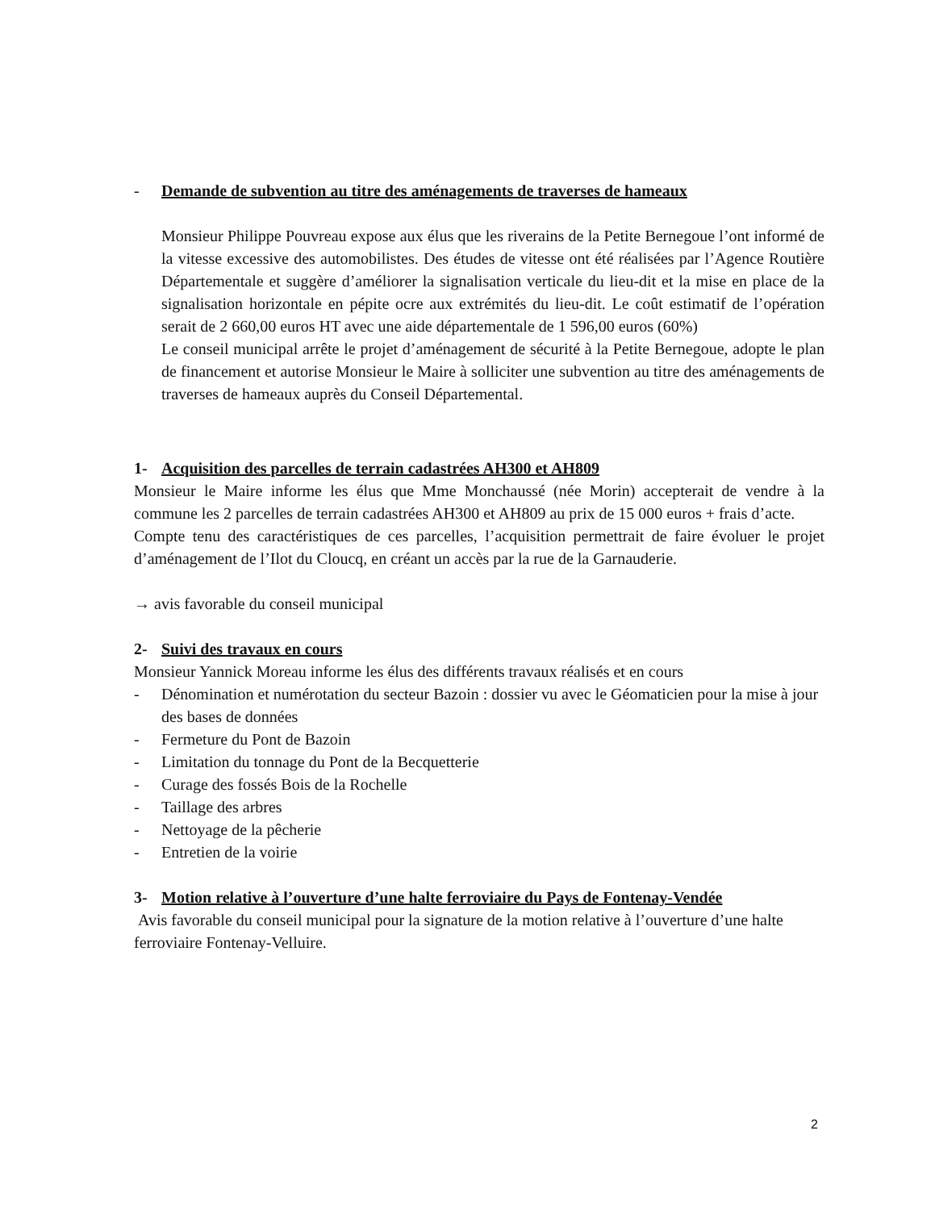- Demande de subvention au titre des aménagements de traverses de hameaux
Monsieur Philippe Pouvreau expose aux élus que les riverains de la Petite Bernegoue l’ont informé de la vitesse excessive des automobilistes. Des études de vitesse ont été réalisées par l’Agence Routière Départementale et suggère d’améliorer la signalisation verticale du lieu-dit et la mise en place de la signalisation horizontale en pépite ocre aux extrémités du lieu-dit. Le coût estimatif de l’opération serait de 2 660,00 euros HT avec une aide départementale de 1 596,00 euros (60%)
Le conseil municipal arrête le projet d’aménagement de sécurité à la Petite Bernegoue, adopte le plan de financement et autorise Monsieur le Maire à solliciter une subvention au titre des aménagements de traverses de hameaux auprès du Conseil Départemental.
1- Acquisition des parcelles de terrain cadastrées AH300 et AH809
Monsieur le Maire informe les élus que Mme Monchaussé (née Morin) accepterait de vendre à la commune les 2 parcelles de terrain cadastrées AH300 et AH809 au prix de 15 000 euros + frais d’acte.
Compte tenu des caractéristiques de ces parcelles, l’acquisition permettrait de faire évoluer le projet d’aménagement de l’Ilot du Cloucq, en créant un accès par la rue de la Garnauderie.
→ avis favorable du conseil municipal
2- Suivi des travaux en cours
Monsieur Yannick Moreau informe les élus des différents travaux réalisés et en cours
- Dénomination et numérotation du secteur Bazoin : dossier vu avec le Géomaticien pour la mise à jour des bases de données
- Fermeture du Pont de Bazoin
- Limitation du tonnage du Pont de la Becquetterie
- Curage des fossés Bois de la Rochelle
- Taillage des arbres
- Nettoyage de la pêcherie
- Entretien de la voirie
3- Motion relative à l’ouverture d’une halte ferroviaire du Pays de Fontenay-Vendée
Avis favorable du conseil municipal pour la signature de la motion relative à l’ouverture d’une halte ferroviaire Fontenay-Velluire.
2